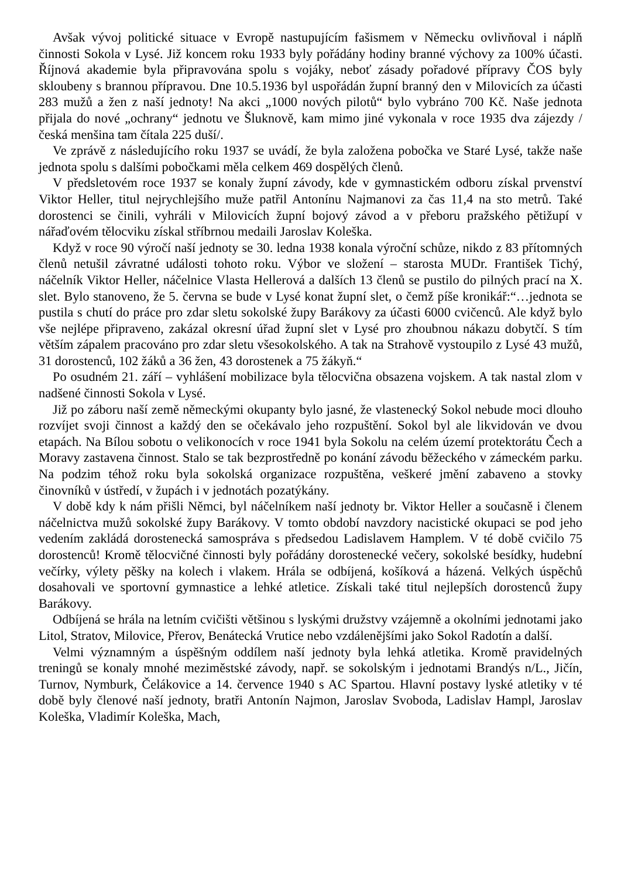Avšak vývoj politické situace v Evropě nastupujícím fašismem v Německu ovlivňoval i náplň činnosti Sokola v Lysé. Již koncem roku 1933 byly pořádány hodiny branné výchovy za 100% účasti. Říjnová akademie byla připravována spolu s vojáky, neboť zásady pořadové přípravy ČOS byly skloubeny s brannou přípravou. Dne 10.5.1936 byl uspořádán župní branný den v Milovicích za účasti 283 mužů a žen z naší jednoty! Na akci „1000 nových pilotů“ bylo vybráno 700 Kč. Naše jednota přijala do nové „ochrany“ jednotu ve Šluknově, kam mimo jiné vykonala v roce 1935 dva zájezdy /česká menšina tam čítala 225 duší/.
Ve zprávě z následujícího roku 1937 se uvádí, že byla založena pobočka ve Staré Lysé, takže naše jednota spolu s dalšími pobočkami měla celkem 469 dospělých členů.
V předsletovém roce 1937 se konaly župní závody, kde v gymnastickém odboru získal prvenství Viktor Heller, titul nejrychlejšího muže patřil Antonínu Najmanovi za čas 11,4 na sto metrů. Také dorostenci se činili, vyhráli v Milovicích župní bojový závod a v přeboru pražského pětižupí v nářaďovém tělocviku získal stříbrnou medaili Jaroslav Koleška.
Když v roce 90 výročí naší jednoty se 30. ledna 1938 konala výroční schůze, nikdo z 83 přítomných členů netušil závratné události tohoto roku. Výbor ve složení – starosta MUDr. František Tichý, náčelník Viktor Heller, náčelnice Vlasta Hellerová a dalších 13 členů se pustilo do pilných prací na X. slet. Bylo stanoveno, že 5. června se bude v Lysé konat župní slet, o čemž píše kronikář:“…jednota se pustila s chutí do práce pro zdar sletu sokolské župy Barákovy za účasti 6000 cvičenců. Ale když bylo vše nejlépe připraveno, zakázal okresní úřad župní slet v Lysé pro zhoubnou nákazu dobytčí. S tím větším zápalem pracováno pro zdar sletu všesokolského. A tak na Strahově vystoupilo z Lysé 43 mužů, 31 dorostenců, 102 žáků a 36 žen, 43 dorostenek a 75 žákyň.“
Po osudném 21. září – vyhlášení mobilizace byla tělocvična obsazena vojskem. A tak nastal zlom v nadšené činnosti Sokola v Lysé.
Již po záboru naší země německými okupanty bylo jasné, že vlastenecký Sokol nebude moci dlouho rozvíjet svoji činnost a každý den se očekávalo jeho rozpuštění. Sokol byl ale likvidován ve dvou etapách. Na Bílou sobotu o velikonocích v roce 1941 byla Sokolu na celém území protektorátu Čech a Moravy zastavena činnost. Stalo se tak bezprostředně po konání závodu běžeckého v zámeckém parku. Na podzim téhož roku byla sokolská organizace rozpuštěna, veškeré jmění zabaveno a stovky činovníků v ústředí, v župách i v jednotách pozatýkány.
V době kdy k nám přišli Němci, byl náčelníkem naší jednoty br. Viktor Heller a současně i členem náčelnictva mužů sokolské župy Barákovy. V tomto období navzdory nacistické okupaci se pod jeho vedením zakládá dorostenecká samospráva s předsedou Ladislavem Hamplem. V té době cvičilo 75 dorostenců! Kromě tělocvičné činnosti byly pořádány dorostenecké večery, sokolské besídky, hudební večírky, výlety pěšky na kolech i vlakem. Hrála se odbíjená, košíková a házená. Velkých úspěchů dosahovali ve sportovní gymnastice a lehké atletice. Získali také titul nejlepších dorostenců župy Barákovy.
Odbíjená se hrála na letním cvičišti většinou s lyskými družstvy vzájemně a okolními jednotami jako Litol, Stratov, Milovice, Přerov, Benátecká Vrutice nebo vzdálenějšími jako Sokol Radotín a další.
Velmi významným a úspěšným oddílem naší jednoty byla lehká atletika. Kromě pravidelných treningů se konaly mnohé meziměstské závody, např. se sokolským i jednotami Brandýs n/L., Jičín, Turnov, Nymburk, Čelákovice a 14. července 1940 s AC Spartou. Hlavní postavy lyské atletiky v té době byly členové naší jednoty, bratři Antonín Najmon, Jaroslav Svoboda, Ladislav Hampl, Jaroslav Koleška, Vladimír Koleška, Mach,